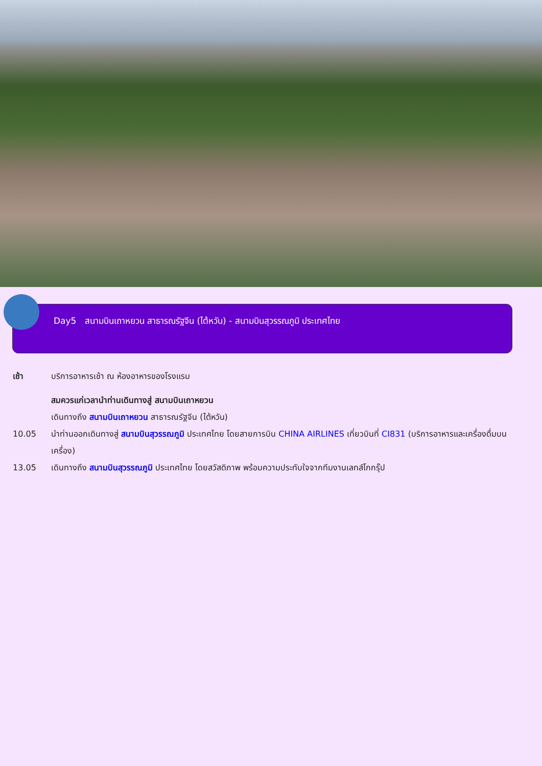Day5 สนามบินเถาหยวน สาธารณรัฐจีน (ไต้หวัน) - สนามบินสุวรรณภูมิ ประเทศไทย
เช้า บริการอาหารเช้า ณ ห้องอาหารของโรงแรม
สมควรแก่เวลานำท่านเดินทางสู่ สนามบินเถาหยวน
เดินทางถึง สนามบินเถาหยวน สาธารณรัฐจีน (ไต้หวัน)
10.05 นำท่านออกเดินทางสู่ สนามบินสุวรรณภูมิ ประเทศไทย โดยสายการบิน CHINA AIRLINES เที่ยวบินที่ CI831 (บริการอาหารและเครื่องดื่มบนเครื่อง)
13.05 เดินทางถึง สนามบินสุวรรณภูมิ ประเทศไทย โดยสวัสดิภาพ พร้อมความประทับใจจากทีมงานเลทส์โกกรุ๊ป